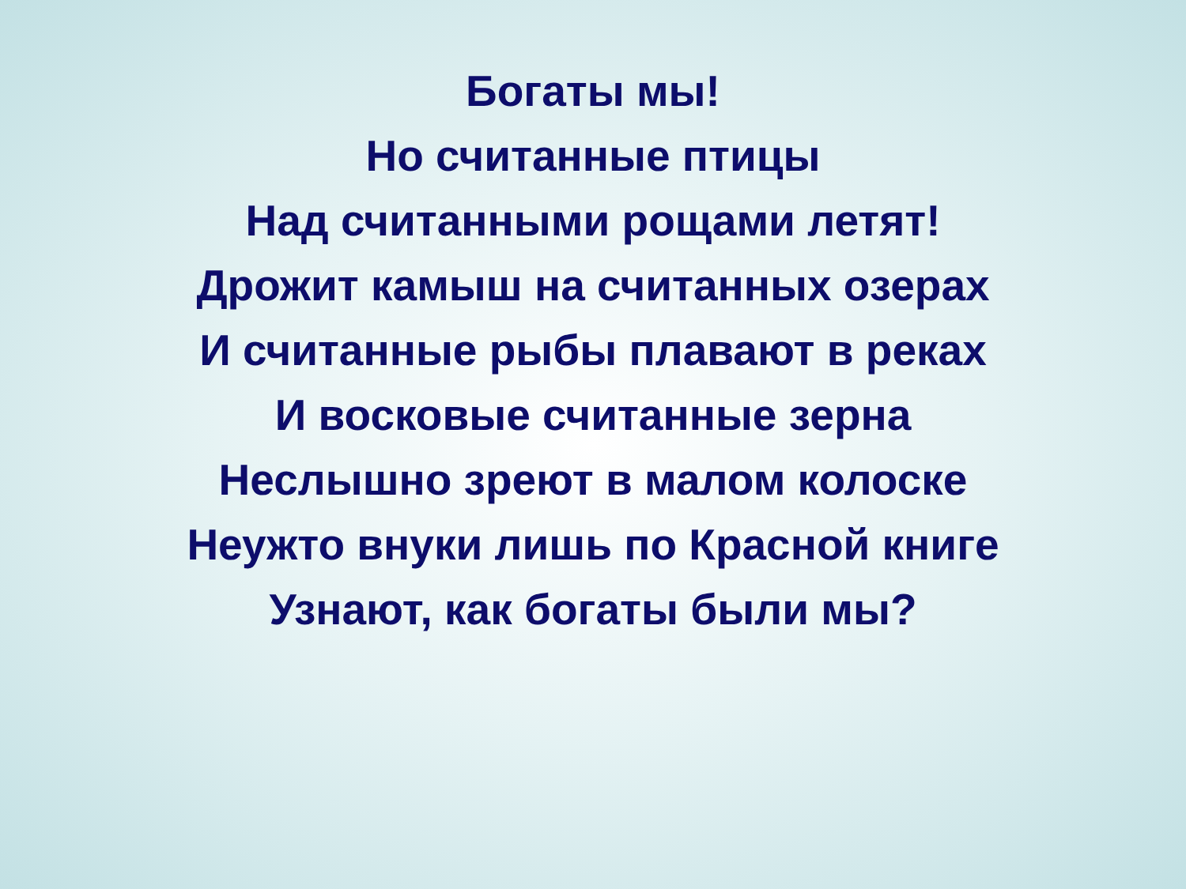Богаты мы!
Но считанные птицы
Над считанными рощами летят!
Дрожит камыш на считанных озерах
И считанные рыбы плавают в реках
И восковые считанные зерна
Неслышно зреют в малом колоске
Неужто внуки лишь по Красной книге
Узнают, как богаты были мы?